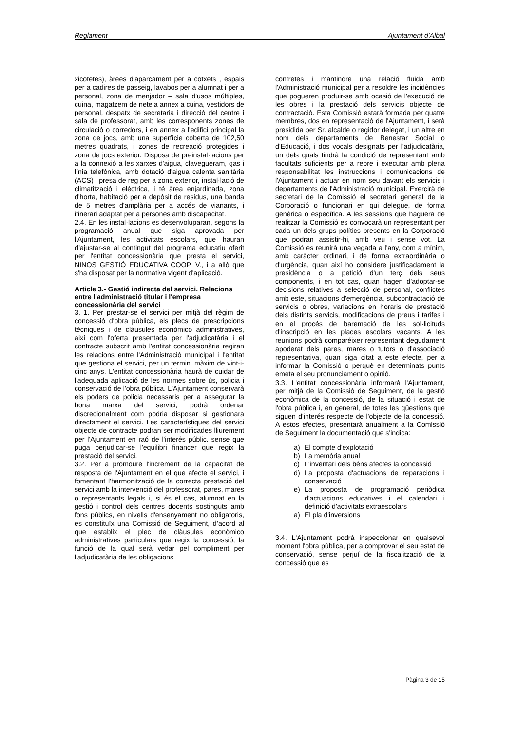Reglament Ajuntament d’Albal
xicotetes), àrees d'aparcament per a cotxets , espais per a cadires de passeig, lavabos per a alumnat i per a personal, zona de menjador – sala d'usos múltiples, cuina, magatzem de neteja annex a cuina, vestidors de personal, despatx de secretaria i direcció del centre i sala de professorat, amb les corresponents zones de circulació o corredors, i en annex a l'edifici principal la zona de jocs, amb una superfície coberta de 102,50 metres quadrats, i zones de recreació protegides i zona de jocs exterior. Disposa de preinstal·lacions per a la connexió a les xarxes d'aigua, clavegueram, gas i línia telefònica, amb dotació d'aigua calenta sanitària (ACS) i presa de reg per a zona exterior, instal·lació de climatització i elèctrica, i té àrea enjardinada, zona d'horta, habitació per a depòsit de residus, una banda de 5 metres d'amplària per a accés de vianants, i itinerari adaptat per a persones amb discapacitat.
2.4. En les instal·lacions es desenvoluparan, segons la programació anual que siga aprovada per l'Ajuntament, les activitats escolars, que hauran d’ajustar-se al contingut del programa educatiu oferit per l'entitat concessionària que presta el servici, NINOS GESTIÓ EDUCATIVA COOP. V., i a allò que s'ha disposat per la normativa vigent d'aplicació.
Article 3.- Gestió indirecta del servici. Relacions entre l'administració titular i l'empresa concessionària del servici
3. 1. Per prestar-se el servici per mitjà del règim de concessió d'obra pública, els plecs de prescripcions tècniques i de clàusules econòmico administratives, així com l'oferta presentada per l'adjudicatària i el contracte subscrit amb l'entitat concessionària regiran les relacions entre l'Administració municipal i l'entitat que gestiona el servici, per un termini màxim de vint-i-cinc anys. L'entitat concessionària haurà de cuidar de l'adequada aplicació de les normes sobre ús, policia i conservació de l'obra pública. L'Ajuntament conservarà els poders de policia necessaris per a assegurar la bona marxa del servici, podrà ordenar discrecionalment com podria disposar si gestionara directament el servici. Les característiques del servici objecte de contracte podran ser modificades lliurement per l'Ajuntament en raó de l'interés públic, sense que puga perjudicar-se l'equilibri financer que regix la prestació del servici.
3.2. Per a promoure l'increment de la capacitat de resposta de l'Ajuntament en el que afecte el servici, i fomentant l'harmonització de la correcta prestació del servici amb la intervenció del professorat, pares, mares o representants legals i, si és el cas, alumnat en la gestió i control dels centres docents sostinguts amb fons públics, en nivells d'ensenyament no obligatoris, es constituïx una Comissió de Seguiment, d’acord al que establix el plec de clàusules econòmico administratives particulars que regix la concessió, la funció de la qual serà vetlar pel compliment per l'adjudicatària de les obligacions
contretes i mantindre una relació fluida amb l'Administració municipal per a resoldre les incidències que pogueren produir-se amb ocasió de l'execució de les obres i la prestació dels servicis objecte de contractació. Esta Comissió estarà formada per quatre membres, dos en representació de l'Ajuntament, i serà presidida per Sr. alcalde o regidor delegat, i un altre en nom dels departaments de Benestar Social o d'Educació, i dos vocals designats per l'adjudicatària, un dels quals tindrà la condició de representant amb facultats suficients per a rebre i executar amb plena responsabilitat les instruccions i comunicacions de l'Ajuntament i actuar en nom seu davant els servicis i departaments de l'Administració municipal. Exercirà de secretari de la Comissió el secretari general de la Corporació o funcionari en qui delegue, de forma genèrica o específica. A les sessions que haguera de realitzar la Comissió es convocarà un representant per cada un dels grups polítics presents en la Corporació que podran assistir-hi, amb veu i sense vot. La Comissió es reunirà una vegada a l'any, com a mínim, amb caràcter ordinari, i de forma extraordinària o d'urgència, quan així ho considere justificadament la presidència o a petició d'un terç dels seus components, i en tot cas, quan hagen d'adoptar-se decisions relatives a selecció de personal, conflictes amb este, situacions d'emergència, subcontractació de servicis o obres, variacions en horaris de prestació dels distints servicis, modificacions de preus i tarifes i en el procés de baremació de les sol·licituds d'inscripció en les places escolars vacants. A les reunions podrà comparéixer representant degudament apoderat dels pares, mares o tutors o d'associació representativa, quan siga citat a este efecte, per a informar la Comissió o perquè en determinats punts emeta el seu pronunciament o opinió.
3.3. L'entitat concessionària informarà l'Ajuntament, per mitjà de la Comissió de Seguiment, de la gestió econòmica de la concessió, de la situació i estat de l'obra pública i, en general, de totes les qüestions que siguen d'interés respecte de l'objecte de la concessió. A estos efectes, presentarà anualment a la Comissió de Seguiment la documentació que s'indica:
a) El compte d'explotació
b) La memòria anual
c) L'inventari dels béns afectes la concessió
d) La proposta d'actuacions de reparacions i conservació
e) La proposta de programació periòdica d'actuacions educatives i el calendari i definició d'activitats extraescolars
a) El pla d'inversions
3.4. L'Ajuntament podrà inspeccionar en qualsevol moment l'obra pública, per a comprovar el seu estat de conservació, sense perjuí de la fiscalització de la concessió que es
Pàgina 3 de 15